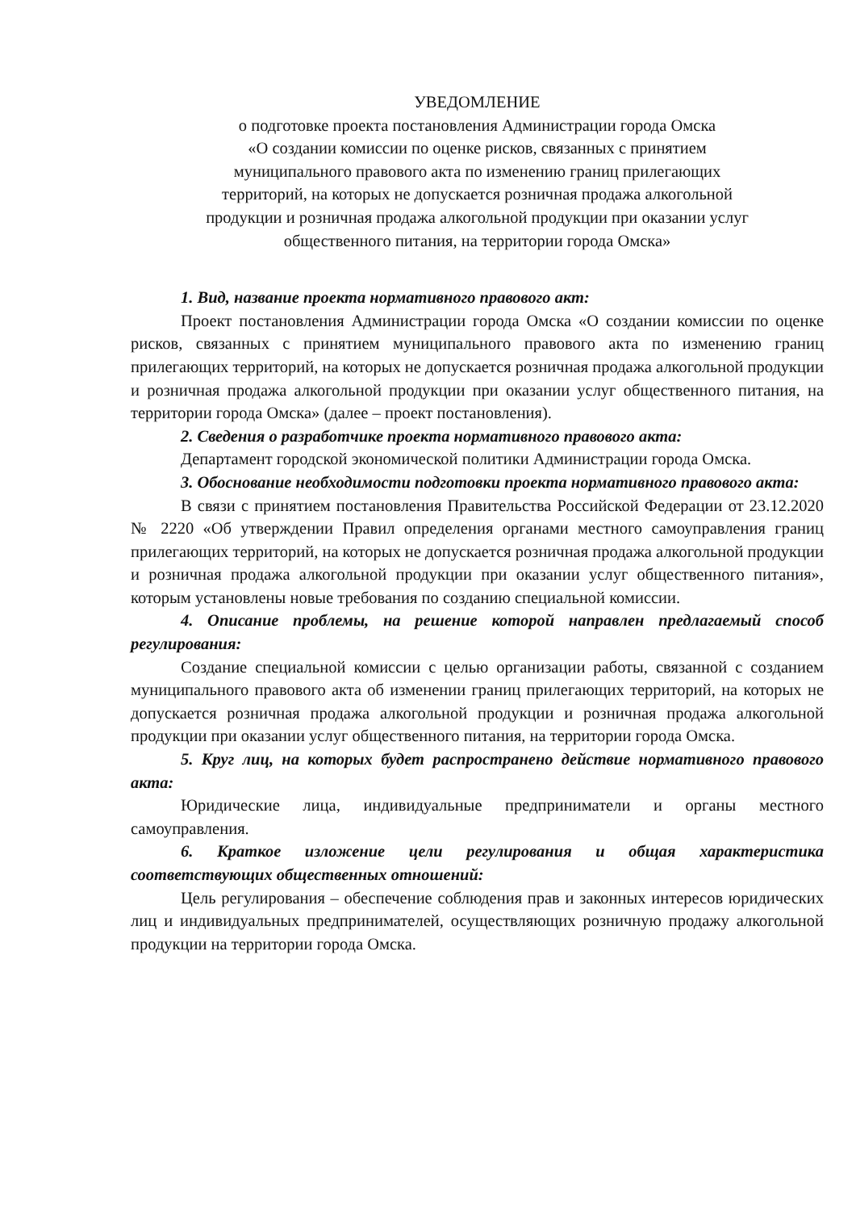УВЕДОМЛЕНИЕ
о подготовке проекта постановления Администрации города Омска
«О создании комиссии по оценке рисков, связанных с принятием
муниципального правового акта по изменению границ прилегающих
территорий, на которых не допускается розничная продажа алкогольной
продукции и розничная продажа алкогольной продукции при оказании услуг
общественного питания, на территории города Омска»
1. Вид, название проекта нормативного правового акт:
Проект постановления Администрации города Омска «О создании комиссии по оценке рисков, связанных с принятием муниципального правового акта по изменению границ прилегающих территорий, на которых не допускается розничная продажа алкогольной продукции и розничная продажа алкогольной продукции при оказании услуг общественного питания, на территории города Омска» (далее – проект постановления).
2. Сведения о разработчике проекта нормативного правового акта:
Департамент городской экономической политики Администрации города Омска.
3. Обоснование необходимости подготовки проекта нормативного правового акта:
В связи с принятием постановления Правительства Российской Федерации от 23.12.2020 № 2220 «Об утверждении Правил определения органами местного самоуправления границ прилегающих территорий, на которых не допускается розничная продажа алкогольной продукции и розничная продажа алкогольной продукции при оказании услуг общественного питания», которым установлены новые требования по созданию специальной комиссии.
4. Описание проблемы, на решение которой направлен предлагаемый способ регулирования:
Создание специальной комиссии с целью организации работы, связанной с созданием муниципального правового акта об изменении границ прилегающих территорий, на которых не допускается розничная продажа алкогольной продукции и розничная продажа алкогольной продукции при оказании услуг общественного питания, на территории города Омска.
5. Круг лиц, на которых будет распространено действие нормативного правового акта:
Юридические лица, индивидуальные предприниматели и органы местного самоуправления.
6. Краткое изложение цели регулирования и общая характеристика соответствующих общественных отношений:
Цель регулирования – обеспечение соблюдения прав и законных интересов юридических лиц и индивидуальных предпринимателей, осуществляющих розничную продажу алкогольной продукции на территории города Омска.